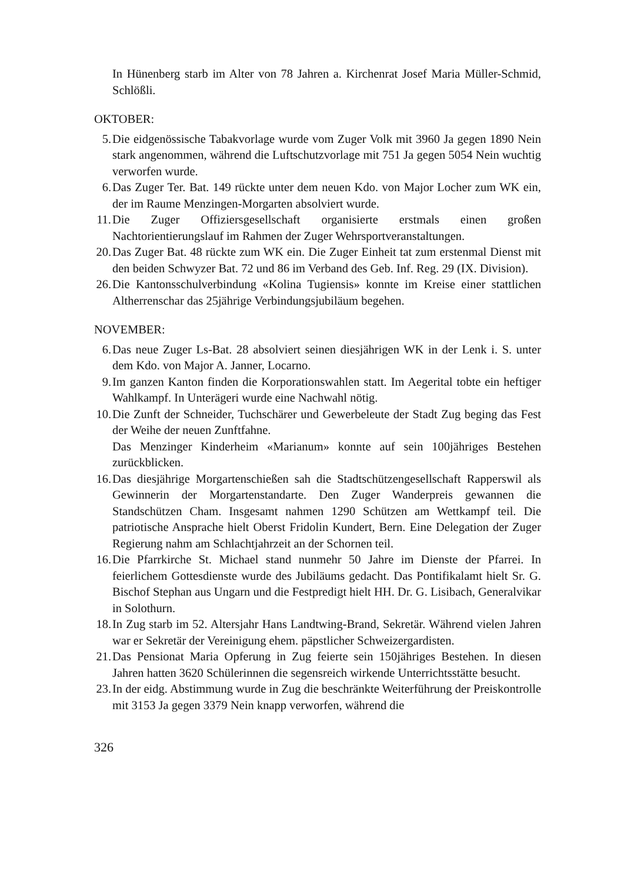In Hünenberg starb im Alter von 78 Jahren a. Kirchenrat Josef Maria Müller-Schmid, Schlößli.
OKTOBER:
5. Die eidgenössische Tabakvorlage wurde vom Zuger Volk mit 3960 Ja gegen 1890 Nein stark angenommen, während die Luftschutzvorlage mit 751 Ja gegen 5054 Nein wuchtig verworfen wurde.
6. Das Zuger Ter. Bat. 149 rückte unter dem neuen Kdo. von Major Locher zum WK ein, der im Raume Menzingen-Morgarten absolviert wurde.
11. Die Zuger Offiziersgesellschaft organisierte erstmals einen großen Nachtorientierungslauf im Rahmen der Zuger Wehrsportveranstaltungen.
20. Das Zuger Bat. 48 rückte zum WK ein. Die Zuger Einheit tat zum erstenmal Dienst mit den beiden Schwyzer Bat. 72 und 86 im Verband des Geb. Inf. Reg. 29 (IX. Division).
26. Die Kantonsschulverbindung «Kolina Tugiensis» konnte im Kreise einer stattlichen Altherrenschar das 25jährige Verbindungsjubiläum begehen.
NOVEMBER:
6. Das neue Zuger Ls-Bat. 28 absolviert seinen diesjährigen WK in der Lenk i. S. unter dem Kdo. von Major A. Janner, Locarno.
9. Im ganzen Kanton finden die Korporationswahlen statt. Im Aegerital tobte ein heftiger Wahlkampf. In Unterägeri wurde eine Nachwahl nötig.
10. Die Zunft der Schneider, Tuchschärer und Gewerbeleute der Stadt Zug beging das Fest der Weihe der neuen Zunftfahne.
Das Menzinger Kinderheim «Marianum» konnte auf sein 100jähriges Bestehen zurückblicken.
16. Das diesjährige Morgartenschießen sah die Stadtschützengesellschaft Rapperswil als Gewinnerin der Morgartenstandarte. Den Zuger Wanderpreis gewannen die Standschützen Cham. Insgesamt nahmen 1290 Schützen am Wettkampf teil. Die patriotische Ansprache hielt Oberst Fridolin Kundert, Bern. Eine Delegation der Zuger Regierung nahm am Schlachtjahrzeit an der Schornen teil.
16. Die Pfarrkirche St. Michael stand nunmehr 50 Jahre im Dienste der Pfarrei. In feierlichem Gottesdienste wurde des Jubiläums gedacht. Das Pontifikalamt hielt Sr. G. Bischof Stephan aus Ungarn und die Festpredigt hielt HH. Dr. G. Lisibach, Generalvikar in Solothurn.
18. In Zug starb im 52. Altersjahr Hans Landtwing-Brand, Sekretär. Während vielen Jahren war er Sekretär der Vereinigung ehem. päpstlicher Schweizergardisten.
21. Das Pensionat Maria Opferung in Zug feierte sein 150jähriges Bestehen. In diesen Jahren hatten 3620 Schülerinnen die segensreich wirkende Unterrichtsstätte besucht.
23. In der eidg. Abstimmung wurde in Zug die beschränkte Weiterführung der Preiskontrolle mit 3153 Ja gegen 3379 Nein knapp verworfen, während die
326